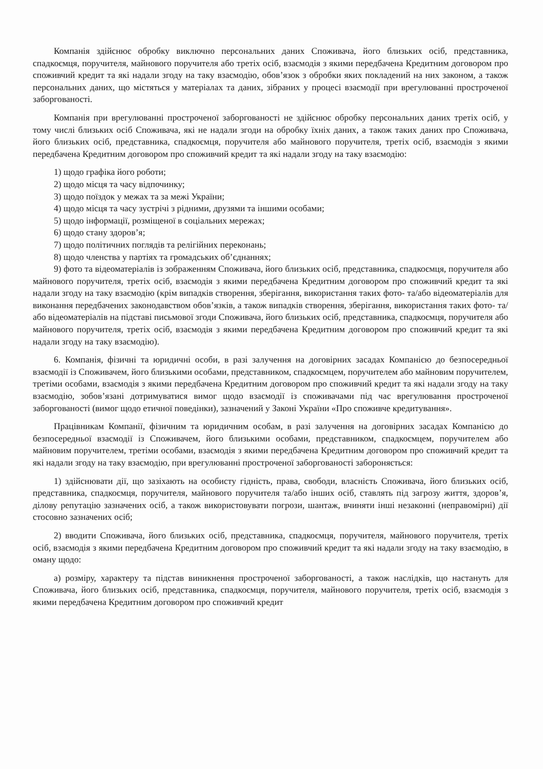Компанія здійснює обробку виключно персональних даних Споживача, його близьких осіб, представника, спадкоємця, поручителя, майнового поручителя або третіх осіб, взаємодія з якими передбачена Кредитним договором про споживчий кредит та які надали згоду на таку взаємодію, обов’язок з обробки яких покладений на них законом, а також персональних даних, що містяться у матеріалах та даних, зібраних у процесі взаємодії при врегулюванні простроченої заборгованості.
Компанія при врегулюванні простроченої заборгованості не здійснює обробку персональних даних третіх осіб, у тому числі близьких осіб Споживача, які не надали згоди на обробку їхніх даних, а також таких даних про Споживача, його близьких осіб, представника, спадкоємця, поручителя або майнового поручителя, третіх осіб, взаємодія з якими передбачена Кредитним договором про споживчий кредит та які надали згоду на таку взаємодію:
1) щодо графіка його роботи;
2) щодо місця та часу відпочинку;
3) щодо поїздок у межах та за межі України;
4) щодо місця та часу зустрічі з рідними, друзями та іншими особами;
5) щодо інформації, розміщеної в соціальних мережах;
6) щодо стану здоров’я;
7) щодо політичних поглядів та релігійних переконань;
8) щодо членства у партіях та громадських об’єднаннях;
9) фото та відеоматеріалів із зображенням Споживача, його близьких осіб, представника, спадкоємця, поручителя або майнового поручителя, третіх осіб, взаємодія з якими передбачена Кредитним договором про споживчий кредит та які надали згоду на таку взаємодію (крім випадків створення, зберігання, використання таких фото- та/або відеоматеріалів для виконання передбачених законодавством обов’язків, а також випадків створення, зберігання, використання таких фото- та/або відеоматеріалів на підставі письмової згоди Споживача, його близьких осіб, представника, спадкоємця, поручителя або майнового поручителя, третіх осіб, взаємодія з якими передбачена Кредитним договором про споживчий кредит та які надали згоду на таку взаємодію).
6. Компанія, фізичні та юридичні особи, в разі залучення на договірних засадах Компанією до безпосередньої взаємодії із Споживачем, його близькими особами, представником, спадкоємцем, поручителем або майновим поручителем, третіми особами, взаємодія з якими передбачена Кредитним договором про споживчий кредит та які надали згоду на таку взаємодію, зобов’язані дотримуватися вимог щодо взаємодії із споживачами під час врегулювання простроченої заборгованості (вимог щодо етичної поведінки), зазначений у Законі України «Про споживче кредитування».
Працівникам Компанії, фізичним та юридичним особам, в разі залучення на договірних засадах Компанією до безпосередньої взаємодії із Споживачем, його близькими особами, представником, спадкоємцем, поручителем або майновим поручителем, третіми особами, взаємодія з якими передбачена Кредитним договором про споживчий кредит та які надали згоду на таку взаємодію, при врегулюванні простроченої заборгованості забороняється:
1) здійснювати дії, що зазіхають на особисту гідність, права, свободи, власність Споживача, його близьких осіб, представника, спадкоємця, поручителя, майнового поручителя та/або інших осіб, ставлять під загрозу життя, здоров’я, ділову репутацію зазначених осіб, а також використовувати погрози, шантаж, вчиняти інші незаконні (неправомірні) дії стосовно зазначених осіб;
2) вводити Споживача, його близьких осіб, представника, спадкоємця, поручителя, майнового поручителя, третіх осіб, взаємодія з якими передбачена Кредитним договором про споживчий кредит та які надали згоду на таку взаємодію, в оману щодо:
а) розміру, характеру та підстав виникнення простроченої заборгованості, а також наслідків, що настануть для Споживача, його близьких осіб, представника, спадкоємця, поручителя, майнового поручителя, третіх осіб, взаємодія з якими передбачена Кредитним договором про споживчий кредит